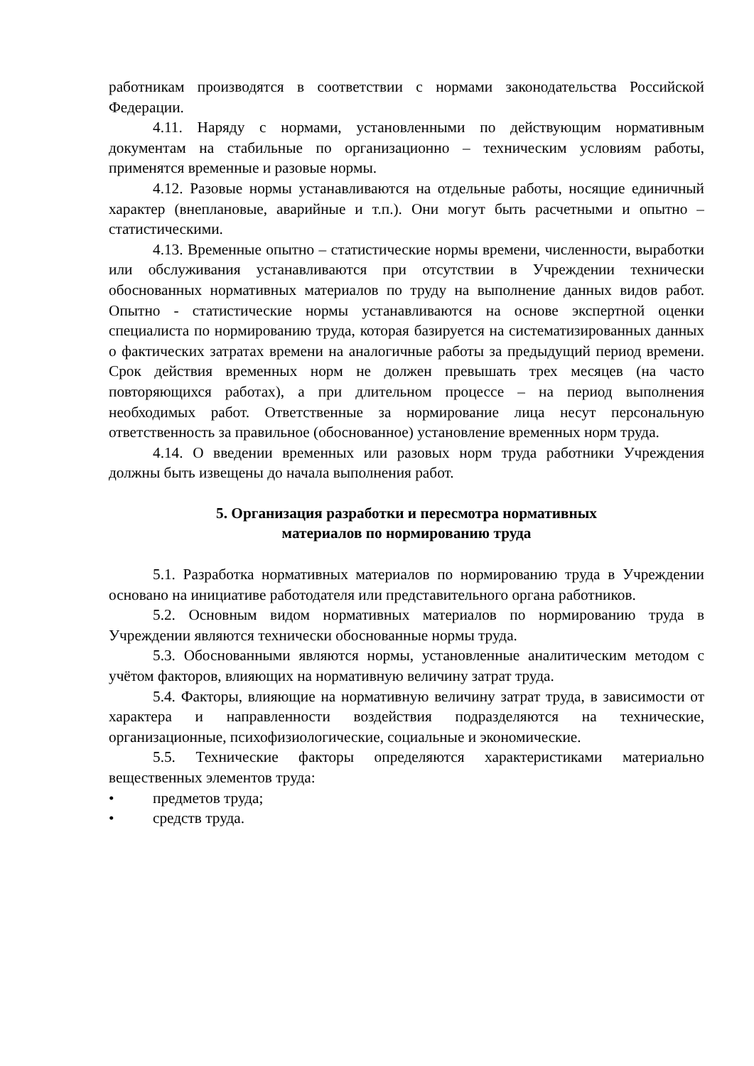работникам производятся в соответствии с нормами законодательства Российской Федерации.
4.11. Наряду с нормами, установленными по действующим нормативным документам на стабильные по организационно – техническим условиям работы, применятся временные и разовые нормы.
4.12. Разовые нормы устанавливаются на отдельные работы, носящие единичный характер (внеплановые, аварийные и т.п.). Они могут быть расчетными и опытно – статистическими.
4.13. Временные опытно – статистические нормы времени, численности, выработки или обслуживания устанавливаются при отсутствии в Учреждении технически обоснованных нормативных материалов по труду на выполнение данных видов работ. Опытно - статистические нормы устанавливаются на основе экспертной оценки специалиста по нормированию труда, которая базируется на систематизированных данных о фактических затратах времени на аналогичные работы за предыдущий период времени. Срок действия временных норм не должен превышать трех месяцев (на часто повторяющихся работах), а при длительном процессе – на период выполнения необходимых работ. Ответственные за нормирование лица несут персональную ответственность за правильное (обоснованное) установление временных норм труда.
4.14. О введении временных или разовых норм труда работники Учреждения должны быть извещены до начала выполнения работ.
5. Организация разработки и пересмотра нормативных
материалов по нормированию труда
5.1. Разработка нормативных материалов по нормированию труда в Учреждении основано на инициативе работодателя или представительного органа работников.
5.2. Основным видом нормативных материалов по нормированию труда в Учреждении являются технически обоснованные нормы труда.
5.3. Обоснованными являются нормы, установленные аналитическим методом с учётом факторов, влияющих на нормативную величину затрат труда.
5.4. Факторы, влияющие на нормативную величину затрат труда, в зависимости от характера и направленности воздействия подразделяются на технические, организационные, психофизиологические, социальные и экономические.
5.5. Технические факторы определяются характеристиками материально вещественных элементов труда:
• предметов труда;
• средств труда.